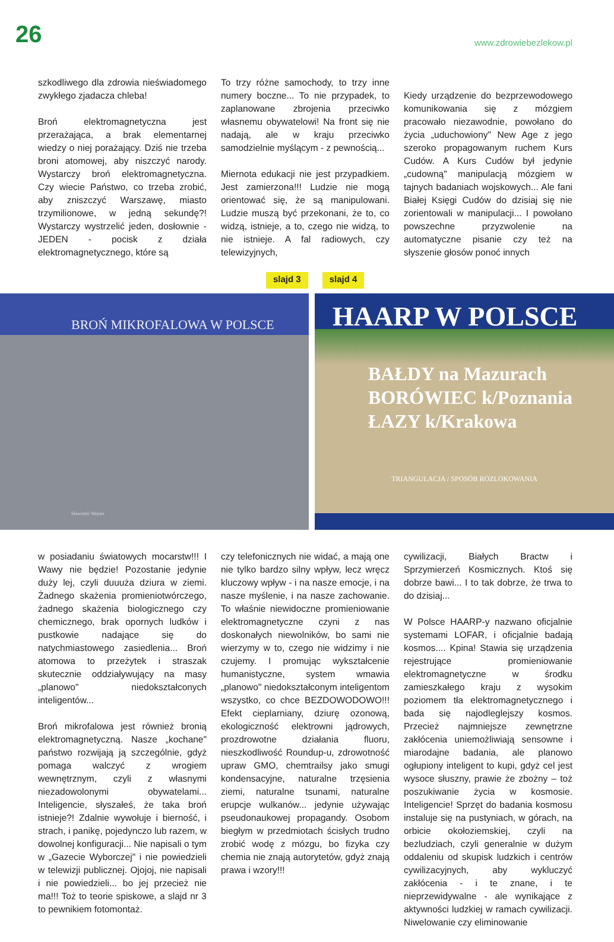26 www.zdrowiebezlekow.pl
szkodliwego dla zdrowia nieświadomego zwykłego zjadacza chleba!
Broń elektromagnetyczna jest przerażająca, a brak elementarnej wiedzy o niej porażający. Dziś nie trzeba broni atomowej, aby niszczyć narody. Wystarczy broń elektromagnetyczna. Czy wiecie Państwo, co trzeba zrobić, aby zniszczyć Warszawę, miasto trzymilionowe, w jedną sekundę?! Wystarczy wystrzelić jeden, dosłownie - JEDEN - pocisk z działa elektromagnetycznego, które są
To trzy różne samochody, to trzy inne numery boczne... To nie przypadek, to zaplanowane zbrojenia przeciwko własnemu obywatelowi! Na front się nie nadają, ale w kraju przeciwko samodzielnie myślącym - z pewnością...
Miernota edukacji nie jest przypadkiem. Jest zamierzona!!! Ludzie nie mogą orientować się, że są manipulowani. Ludzie muszą być przekonani, że to, co widzą, istnieje, a to, czego nie widzą, to nie istnieje. A fal radiowych, czy telewizyjnych,
Kiedy urządzenie do bezprzewodowego komunikowania się z mózgiem pracowało niezawodnie, powołano do życia „uduchowiony" New Age z jego szeroko propagowanym ruchem Kurs Cudów. A Kurs Cudów był jedynie „cudowną" manipulacją mózgiem w tajnych badaniach wojskowych... Ale fani Białej Księgi Cudów do dzisiaj się nie zorientowali w manipulacji... I powołano powszechne przyzwolenie na automatyczne pisanie czy też na słyszenie głosów ponoć innych
slajd 3 slajd 4
BROŃ MIKROFALOWA W POLSCE
Sławomir Wejner
HAARP W POLSCE
BAŁDY na Mazurach
BORÓWIEC k/Poznania
ŁAZY k/Krakowa
TRIANGULACJA / SPOSÓB ROZLOKOWANIA
w posiadaniu światowych mocarstw!!! I Wawy nie będzie! Pozostanie jedynie duży lej, czyli duuuża dziura w ziemi. Żadnego skażenia promieniotwórczego, żadnego skażenia biologicznego czy chemicznego, brak opornych ludków i pustkowie nadające się do natychmiastowego zasiedlenia... Broń atomowa to przeżytek i straszak skutecznie oddziaływujący na masy „planowo" niedokształconych inteligentów...
Broń mikrofalowa jest również bronią elektromagnetyczną. Nasze „kochane" państwo rozwijają ją szczególnie, gdyż pomaga walczyć z wrogiem wewnętrznym, czyli z własnymi niezadowolonymi obywatelami... Inteligencie, słyszałeś, że taka broń istnieje?! Zdalnie wywołuje i bierność, i strach, i panikę, pojedynczo lub razem, w dowolnej konfiguracji... Nie napisali o tym w „Gazecie Wyborczej" i nie powiedzieli w telewizji publicznej. Ojojoj, nie napisali i nie powiedzieli... bo jej przecież nie ma!!! Toż to teorie spiskowe, a slajd nr 3 to pewnikiem fotomontaż.
czy telefonicznych nie widać, a mają one nie tylko bardzo silny wpływ, lecz wręcz kluczowy wpływ - i na nasze emocje, i na nasze myślenie, i na nasze zachowanie. To właśnie niewidoczne promieniowanie elektromagnetyczne czyni z nas doskonałych niewolników, bo sami nie wierzymy w to, czego nie widzimy i nie czujemy. I promując wykształcenie humanistyczne, system wmawia „planowo" niedokształconym inteligentom wszystko, co chce BEZDOWODOWO!!! Efekt cieplarniany, dziurę ozonową, ekologiczność elektrowni jądrowych, prozdrowotne działania fluoru, nieszkodliwość Roundup-u, zdrowotność upraw GMO, chemtrailsy jako smugi kondensacyjne, naturalne trzęsienia ziemi, naturalne tsunami, naturalne erupcje wulkanów... jedynie używając pseudonaukowej propagandy. Osobom biegłym w przedmiotach ścisłych trudno zrobić wodę z mózgu, bo fizyka czy chemia nie znają autorytetów, gdyż znają prawa i wzory!!!
cywilizacji, Białych Bractw i Sprzymierzeń Kosmicznych. Ktoś się dobrze bawi... I to tak dobrze, że trwa to do dzisiaj...
W Polsce HAARP-y nazwano oficjalnie systemami LOFAR, i oficjalnie badają kosmos.... Kpina! Stawia się urządzenia rejestrujące promieniowanie elektromagnetyczne w środku zamieszkałego kraju z wysokim poziomem tła elektromagnetycznego i bada się najodleglejszy kosmos. Przecież najmniejsze zewnętrzne zakłócenia uniemożliwiają sensowne i miarodajne badania, ale planowo ogłupiony inteligent to kupi, gdyż cel jest wysoce słuszny, prawie że zbożny – toż poszukiwanie życia w kosmosie. Inteligencie! Sprzęt do badania kosmosu instaluje się na pustyniach, w górach, na orbicie okołoziemskiej, czyli na bezludziach, czyli generalnie w dużym oddaleniu od skupisk ludzkich i centrów cywilizacyjnych, aby wykluczyć zakłócenia - i te znane, i te nieprzewidywalne - ale wynikające z aktywności ludzkiej w ramach cywilizacji. Niwelowanie czy eliminowanie